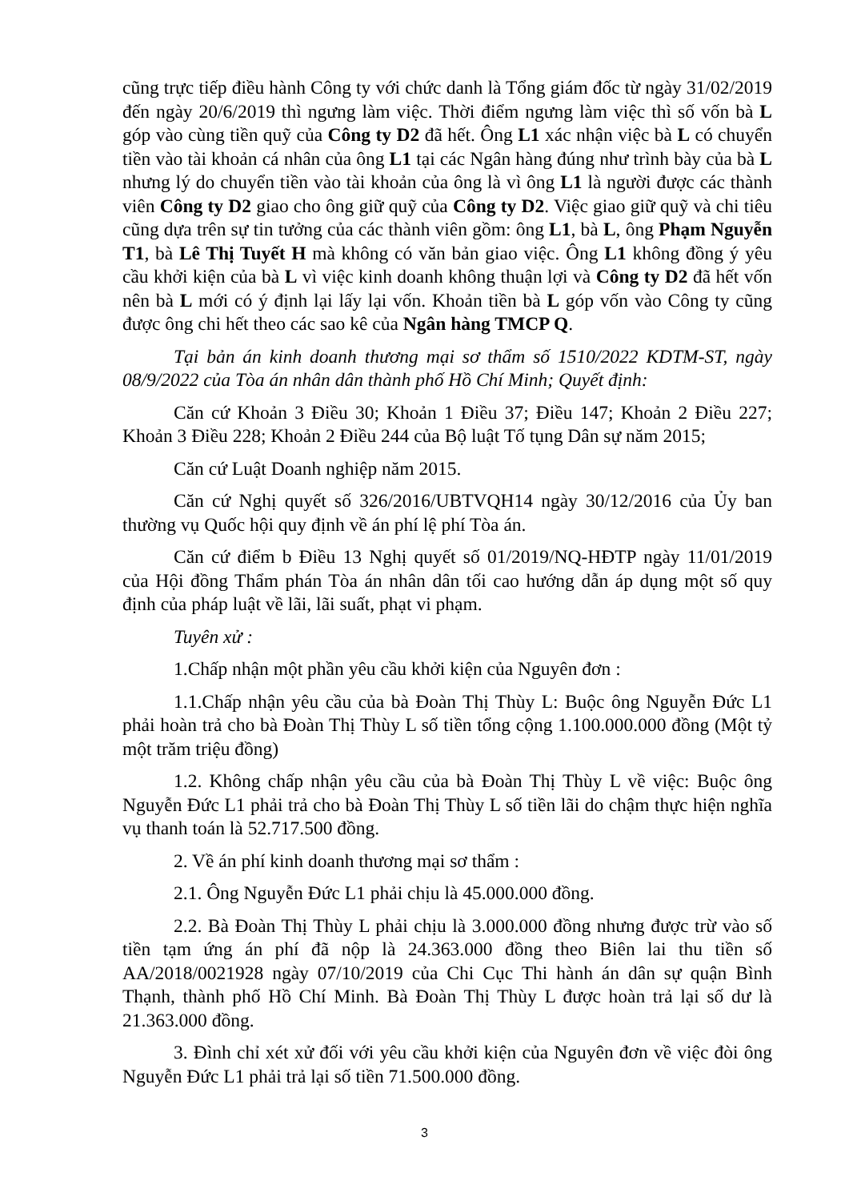cũng trực tiếp điều hành Công ty với chức danh là Tổng giám đốc từ ngày 31/02/2019 đến ngày 20/6/2019 thì ngưng làm việc. Thời điểm ngưng làm việc thì số vốn bà L góp vào cùng tiền quỹ của Công ty D2 đã hết. Ông L1 xác nhận việc bà L có chuyển tiền vào tài khoản cá nhân của ông L1 tại các Ngân hàng đúng như trình bày của bà L nhưng lý do chuyển tiền vào tài khoản của ông là vì ông L1 là người được các thành viên Công ty D2 giao cho ông giữ quỹ của Công ty D2. Việc giao giữ quỹ và chi tiêu cũng dựa trên sự tin tưởng của các thành viên gồm: ông L1, bà L, ông Phạm Nguyễn T1, bà Lê Thị Tuyết H mà không có văn bản giao việc. Ông L1 không đồng ý yêu cầu khởi kiện của bà L vì việc kinh doanh không thuận lợi và Công ty D2 đã hết vốn nên bà L mới có ý định lại lấy lại vốn. Khoản tiền bà L góp vốn vào Công ty cũng được ông chi hết theo các sao kê của Ngân hàng TMCP Q.
Tại bản án kinh doanh thương mại sơ thẩm số 1510/2022 KDTM-ST, ngày 08/9/2022 của Tòa án nhân dân thành phố Hồ Chí Minh; Quyết định:
Căn cứ Khoản 3 Điều 30; Khoản 1 Điều 37; Điều 147; Khoản 2 Điều 227; Khoản 3 Điều 228; Khoản 2 Điều 244 của Bộ luật Tố tụng Dân sự năm 2015;
Căn cứ Luật Doanh nghiệp năm 2015.
Căn cứ Nghị quyết số 326/2016/UBTVQH14 ngày 30/12/2016 của Ủy ban thường vụ Quốc hội quy định về án phí lệ phí Tòa án.
Căn cứ điểm b Điều 13 Nghị quyết số 01/2019/NQ-HĐTP ngày 11/01/2019 của Hội đồng Thẩm phán Tòa án nhân dân tối cao hướng dẫn áp dụng một số quy định của pháp luật về lãi, lãi suất, phạt vi phạm.
Tuyên xử :
1.Chấp nhận một phần yêu cầu khởi kiện của Nguyên đơn :
1.1.Chấp nhận yêu cầu của bà Đoàn Thị Thùy L: Buộc ông Nguyễn Đức L1 phải hoàn trả cho bà Đoàn Thị Thùy L số tiền tổng cộng 1.100.000.000 đồng (Một tỷ một trăm triệu đồng)
1.2. Không chấp nhận yêu cầu của bà Đoàn Thị Thùy L về việc: Buộc ông Nguyễn Đức L1 phải trả cho bà Đoàn Thị Thùy L số tiền lãi do chậm thực hiện nghĩa vụ thanh toán là 52.717.500 đồng.
2. Về án phí kinh doanh thương mại sơ thẩm :
2.1. Ông Nguyễn Đức L1 phải chịu là 45.000.000 đồng.
2.2. Bà Đoàn Thị Thùy L phải chịu là 3.000.000 đồng nhưng được trừ vào số tiền tạm ứng án phí đã nộp là 24.363.000 đồng theo Biên lai thu tiền số AA/2018/0021928 ngày 07/10/2019 của Chi Cục Thi hành án dân sự quận Bình Thạnh, thành phố Hồ Chí Minh. Bà Đoàn Thị Thùy L được hoàn trả lại số dư là 21.363.000 đồng.
3. Đình chỉ xét xử đối với yêu cầu khởi kiện của Nguyên đơn về việc đòi ông Nguyễn Đức L1 phải trả lại số tiền 71.500.000 đồng.
3